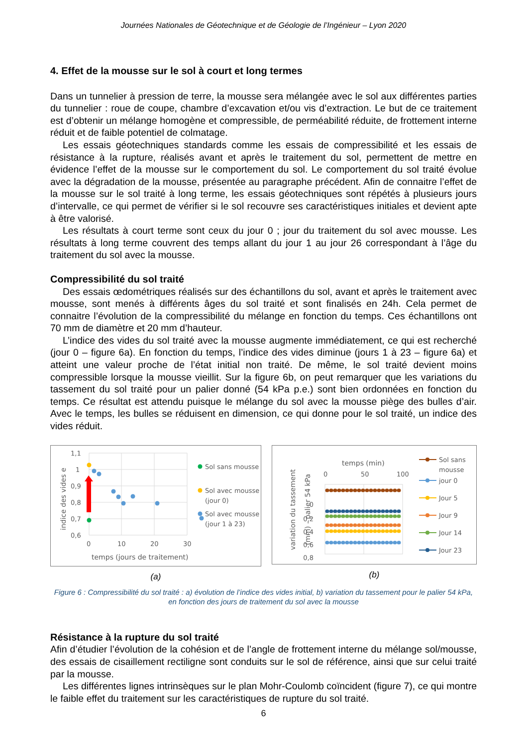Journées Nationales de Géotechnique et de Géologie de l’Ingénieur – Lyon 2020
4. Effet de la mousse sur le sol à court et long termes
Dans un tunnelier à pression de terre, la mousse sera mélangée avec le sol aux différentes parties du tunnelier : roue de coupe, chambre d’excavation et/ou vis d’extraction. Le but de ce traitement est d’obtenir un mélange homogène et compressible, de perméabilité réduite, de frottement interne réduit et de faible potentiel de colmatage.
Les essais géotechniques standards comme les essais de compressibilité et les essais de résistance à la rupture, réalisés avant et après le traitement du sol, permettent de mettre en évidence l’effet de la mousse sur le comportement du sol. Le comportement du sol traité évolue avec la dégradation de la mousse, présentée au paragraphe précédent. Afin de connaitre l’effet de la mousse sur le sol traité à long terme, les essais géotechniques sont répétés à plusieurs jours d’intervalle, ce qui permet de vérifier si le sol recouvre ses caractéristiques initiales et devient apte à être valorisé.
Les résultats à court terme sont ceux du jour 0 ; jour du traitement du sol avec mousse. Les résultats à long terme couvrent des temps allant du jour 1 au jour 26 correspondant à l’âge du traitement du sol avec la mousse.
Compressibilité du sol traité
Des essais œdométriques réalisés sur des échantillons du sol, avant et après le traitement avec mousse, sont menés à différents âges du sol traité et sont finalisés en 24h. Cela permet de connaitre l’évolution de la compressibilité du mélange en fonction du temps. Ces échantillons ont 70 mm de diamètre et 20 mm d’hauteur.
L’indice des vides du sol traité avec la mousse augmente immédiatement, ce qui est recherché (jour 0 – figure 6a). En fonction du temps, l’indice des vides diminue (jours 1 à 23 – figure 6a) et atteint une valeur proche de l’état initial non traité. De même, le sol traité devient moins compressible lorsque la mousse vieillit. Sur la figure 6b, on peut remarquer que les variations du tassement du sol traité pour un palier donné (54 kPa p.e.) sont bien ordonnées en fonction du temps. Ce résultat est attendu puisque le mélange du sol avec la mousse piège des bulles d’air. Avec le temps, les bulles se réduisent en dimension, ce qui donne pour le sol traité, un indice des vides réduit.
1,1
1
0,9
0,8
0,7
0,6
0
10
20
30
temps (jours de traitement)
indice des vides e
Sol sans mousse
Sol avec mousse
(jour 0)
Sol avec mousse
(jour 1 à 23)
(a)
temps (min)
0
50
100
0
.
0,2
0,4
0,6
0,8
variation du tassement
(mm) - palier 54 kPa
Sol sans
mousse
jour 0
Jour 5
Jour 9
Jour 14
Jour 23
(b)
Figure 6 : Compressibilité du sol traité : a) évolution de l’indice des vides initial, b) variation du tassement pour le palier 54 kPa, en fonction des jours de traitement du sol avec la mousse
Résistance à la rupture du sol traité
Afin d’étudier l’évolution de la cohésion et de l’angle de frottement interne du mélange sol/mousse, des essais de cisaillement rectiligne sont conduits sur le sol de référence, ainsi que sur celui traité par la mousse.
Les différentes lignes intrinsèques sur le plan Mohr-Coulomb coïncident (figure 7), ce qui montre le faible effet du traitement sur les caractéristiques de rupture du sol traité.
6